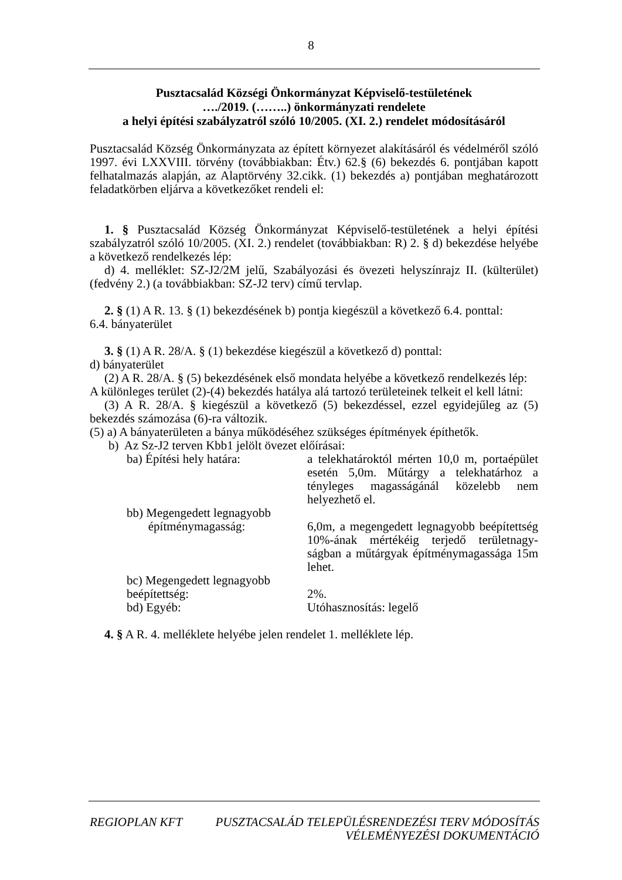8
Pusztacsalád Községi Önkormányzat Képviselő-testületének
…./2019. (……..) önkormányzati rendelete
a helyi építési szabályzatról szóló 10/2005. (XI. 2.) rendelet módosításáról
Pusztacsalád Község Önkormányzata az épített környezet alakításáról és védelméről szóló 1997. évi LXXVIII. törvény (továbbiakban: Étv.) 62.§ (6) bekezdés 6. pontjában kapott felhatalmazás alapján, az Alaptörvény 32.cikk. (1) bekezdés a) pontjában meghatározott feladatkörben eljárva a következőket rendeli el:
1. § Pusztacsalád Község Önkormányzat Képviselő-testületének a helyi építési szabályzatról szóló 10/2005. (XI. 2.) rendelet (továbbiakban: R) 2. § d) bekezdése helyébe a következő rendelkezés lép:
d) 4. melléklet: SZ-J2/2M jelű, Szabályozási és övezeti helyszínrajz II. (külterület) (fedvény 2.) (a továbbiakban: SZ-J2 terv) című tervlap.
2. § (1) A R. 13. § (1) bekezdésének b) pontja kiegészül a következő 6.4. ponttal:
6.4. bányaterület
3. § (1) A R. 28/A. § (1) bekezdése kiegészül a következő d) ponttal:
d) bányaterület
(2) A R. 28/A. § (5) bekezdésének első mondata helyébe a következő rendelkezés lép:
A különleges terület (2)-(4) bekezdés hatálya alá tartozó területeinek telkeit el kell látni:
(3) A R. 28/A. § kiegészül a következő (5) bekezdéssel, ezzel egyidejűleg az (5) bekezdés számozása (6)-ra változik.
(5) a) A bányaterületen a bánya működéséhez szükséges építmények építhetők.
b) Az Sz-J2 terven Kbb1 jelölt övezet előírásai:
ba) Építési hely határa:
a telekhatároktól mérten 10,0 m, portaépület esetén 5,0m. Műtárgy a telekhatárhoz a tényleges magasságánál közelebb nem helyezhető el.
bb) Megengedett legnagyobb
építménymagasság:
6,0m, a megengedett legnagyobb beépítettség 10%-ának mértékéig terjedő területnagy-ságban a műtárgyak építménymagassága 15m lehet.
bc) Megengedett legnagyobb
beépítettség:
2%.
bd) Egyéb:
Utóhasznosítás: legelő
4. § A R. 4. melléklete helyébe jelen rendelet 1. melléklete lép.
REGIOPLAN KFT PUSZTACSALÁD TELEPÜLÉSRENDEZÉSI TERV MÓDOSÍTÁS
VÉLEMÉNYEZÉSI DOKUMENTÁCIÓ